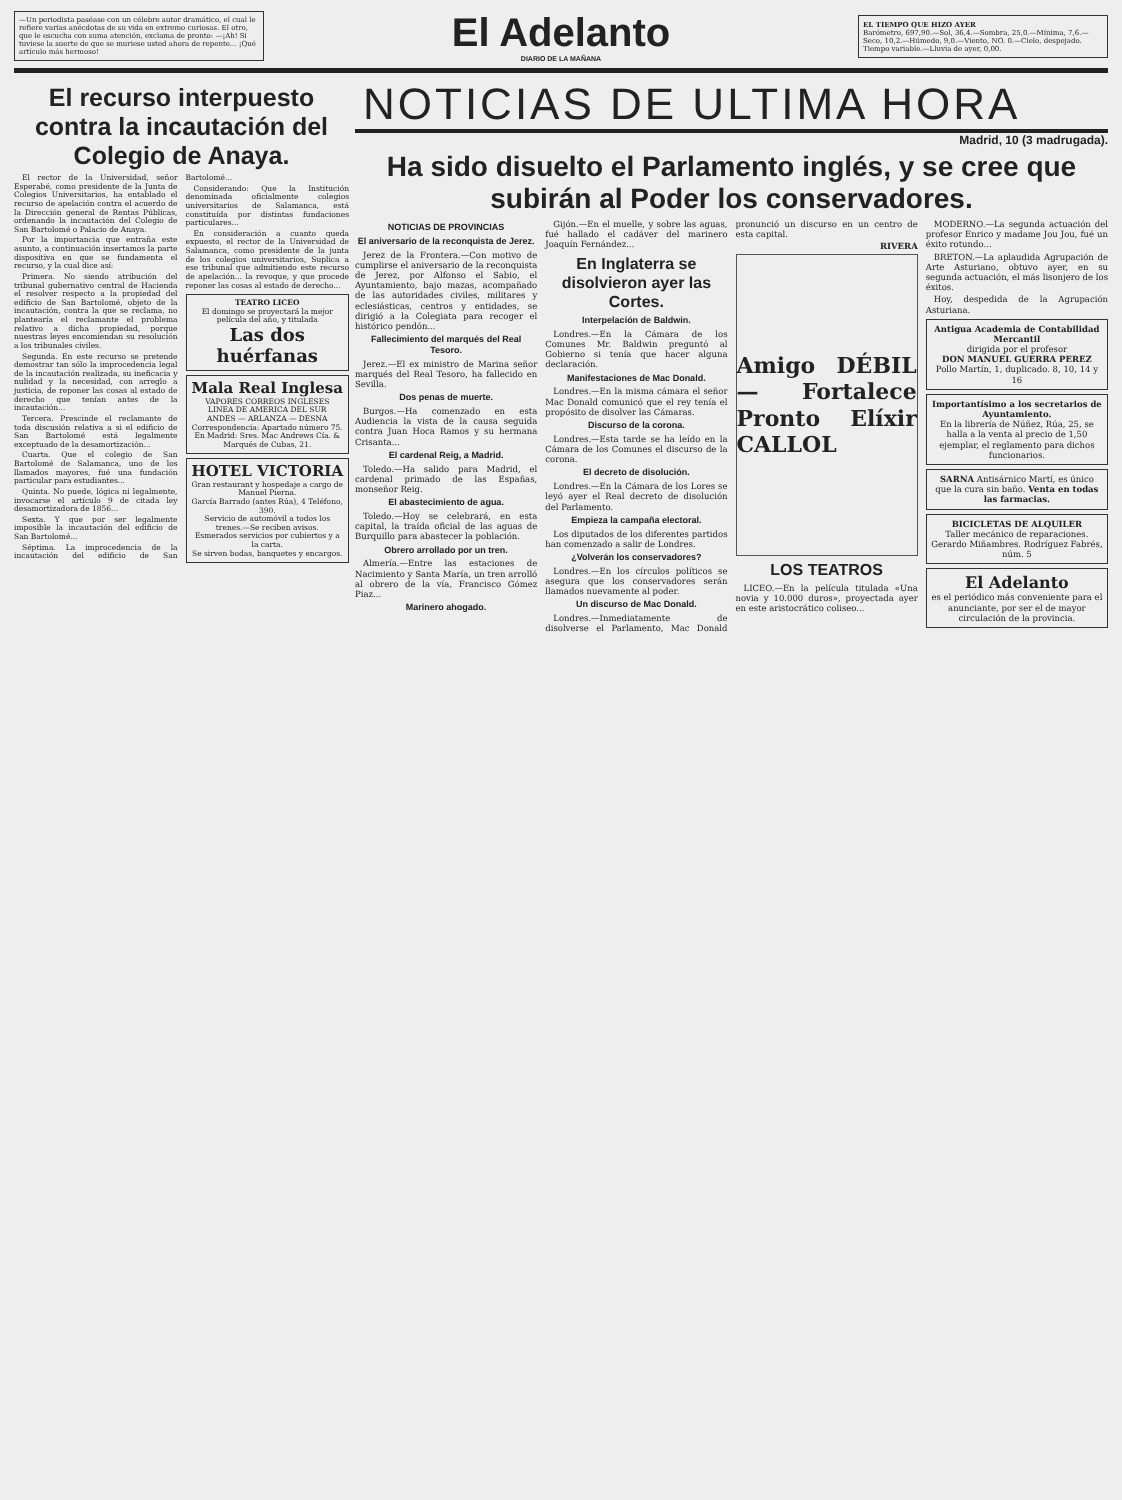—Un periodista paséase con un célebre autor dramático, el cual le refiere varias anécdotas de su vida en extremo curiosas. El otro, que le escucha con suma atención, exclama de pronto: —¡Ah! Si tuviese la suerte de que se muriese usted ahora de repente... ¡Qué artículo más hermoso!
El Adelanto
DIARIO DE LA MAÑANA
EL TIEMPO QUE HIZO AYER
Barómetro, 697,90.—Sol, 36,4.—Sombra, 25,0.—Mínima, 7,6.—Seco, 10,2.—Húmedo, 9,0.—Viento, NO. 0.—Cielo, despejado. Tiempo variable.—Lluvia de ayer, 0,00.
El recurso interpuesto contra la incautación del Colegio de Anaya.
El rector de la Universidad, señor Esperabé, como presidente de la Junta de Colegios Universitarios, ha entablado el recurso de apelación contra el acuerdo de la Dirección general de Rentas Públicas, ordenando la incautación del Colegio de San Bartolomé o Palacio de Anaya.
Por la importancia que entraña este asunto, a continuación insertamos la parte dispositiva en que se fundamenta el recurso, y la cual dice así:
Primera. No siendo atribución del tribunal gubernativo central de Hacienda el resolver respecto a la propiedad del edificio de San Bartolomé, objeto de la incautación, contra la que se reclama, no plantearía el reclamante el problema relativo a dicha propiedad, porque nuestras leyes encomiendan su resolución a los tribunales civiles.
Segunda. En este recurso se pretende demostrar tan sólo la improcedencia legal de la incautación realizada, su ineficacia y nulidad y la necesidad, con arreglo a justicia, de reponer las cosas al estado de derecho que tenían antes de la incautación...
Tercera. Prescinde el reclamante de toda discusión relativa a si el edificio de San Bartolomé está legalmente exceptuado de la desamortización...
Cuarta. Que el colegio de San Bartolomé de Salamanca, uno de los llamados mayores, fué una fundación particular para estudiantes...
Quinta. No puede, lógica ni legalmente, invocarse el artículo 9 de citada ley desamortizadora de 1856...
Sexta. Y que por ser legalmente imposible la incautación del edificio de San Bartolomé...
Séptima. La improcedencia de la incautación del edificio de San Bartolomé...
Considerando: Que la Institución denominada oficialmente colegios universitarios de Salamanca, está constituída por distintas fundaciones particulares...
En consideración a cuanto queda expuesto, el rector de la Universidad de Salamanca, como presidente de la junta de los colegios universitarios, Suplica a ese tribunal que admitiendo este recurso de apelación... la revoque, y que procede reponer las cosas al estado de derecho...
TEATRO LICEO
El domingo se proyectará la mejor película del año, y titulada
Las dos huérfanas
Mala Real Inglesa
VAPORES CORREOS INGLESES
LINEA DE AMERICA DEL SUR
ANDES — ARLANZA — DESNA
Correspondencia: Apartado número 75. En Madrid: Sres. Mac Andrews Cía. & Marqués de Cubas, 21.
HOTEL VICTORIA
Gran restaurant y hospedaje a cargo de Manuel Pierna.
García Barrado (antes Rúa), 4 Teléfono, 390.
Servicio de automóvil a todos los trenes.—Se reciben avisos.
Esmerados servicios por cubiertos y a la carta.
Se sirven bodas, banquetes y encargos.
NOTICIAS DE ULTIMA HORA
Madrid, 10 (3 madrugada).
Ha sido disuelto el Parlamento inglés, y se cree que subirán al Poder los conservadores.
NOTICIAS DE PROVINCIAS
El aniversario de la reconquista de Jerez.
Jerez de la Frontera.—Con motivo de cumplirse el aniversario de la reconquista de Jerez, por Alfonso el Sabio, el Ayuntamiento, bajo mazas, acompañado de las autoridades civiles, militares y eclesiásticas, centros y entidades, se dirigió a la Colegiata para recoger el histórico pendón...
Fallecimiento del marqués del Real Tesoro.
Jerez.—El ex ministro de Marina señor marqués del Real Tesoro, ha fallecido en Sevilla.
Dos penas de muerte.
Burgos.—Ha comenzado en esta Audiencia la vista de la causa seguida contra Juan Hoca Ramos y su hermana Crisanta...
El cardenal Reig, a Madrid.
Toledo.—Ha salido para Madrid, el cardenal primado de las Españas, monseñor Reig.
El abastecimiento de agua.
Toledo.—Hoy se celebrará, en esta capital, la traída oficial de las aguas de Burquillo para abastecer la población.
Obrero arrollado por un tren.
Almería.—Entre las estaciones de Nacimiento y Santa María, un tren arrolló al obrero de la vía, Francisco Gómez Piaz...
Marinero ahogado.
Gijón.—En el muelle, y sobre las aguas, fué hallado el cadáver del marinero Joaquín Fernández...
En Inglaterra se disolvieron ayer las Cortes.
Interpelación de Baldwin.
Londres.—En la Cámara de los Comunes Mr. Baldwin preguntó al Gobierno si tenía que hacer alguna declaración.
Manifestaciones de Mac Donald.
Londres.—En la misma cámara el señor Mac Donald comunicó que el rey tenía el propósito de disolver las Cámaras.
Discurso de la corona.
Londres.—Esta tarde se ha leído en la Cámara de los Comunes el discurso de la corona.
El decreto de disolución.
Londres.—En la Cámara de los Lores se leyó ayer el Real decreto de disolución del Parlamento.
Empieza la campaña electoral.
Los diputados de los diferentes partidos han comenzado a salir de Londres.
¿Volverán los conservadores?
Londres.—En los círculos políticos se asegura que los conservadores serán llamados nuevamente al poder.
Un discurso de Mac Donald.
Londres.—Inmediatamente de disolverse el Parlamento, Mac Donald pronunció un discurso en un centro de esta capital.
RIVERA
Amigo DÉBIL — Fortalece Pronto Elíxir CALLOL
LOS TEATROS
LICEO.—En la película titulada «Una novia y 10.000 duros», proyectada ayer en este aristocrático coliseo...
MODERNO.—La segunda actuación del profesor Enrico y madame Jou Jou, fué un éxito rotundo...
BRETON.—La aplaudida Agrupación de Arte Asturiano, obtuvo ayer, en su segunda actuación, el más lisonjero de los éxitos.
Hoy, despedida de la Agrupación Asturiana.
Antigua Academia de Contabilidad Mercantil
dirigida por el profesor
DON MANUEL GUERRA PEREZ
Pollo Martín, 1, duplicado. 8, 10, 14 y 16
Importantísimo a los secretarios de Ayuntamiento.
En la librería de Núñez, Rúa, 25, se halla a la venta al precio de 1,50 ejemplar, el reglamento para dichos funcionarios.
SARNA Antisárnico Martí, es único que la cura sin baño. Venta en todas las farmacias.
BICICLETAS DE ALQUILER
Taller mecánico de reparaciones. Gerardo Miñambres. Rodríguez Fabrés, núm. 5
El Adelanto
es el periódico más conveniente para el anunciante, por ser el de mayor circulación de la provincia.